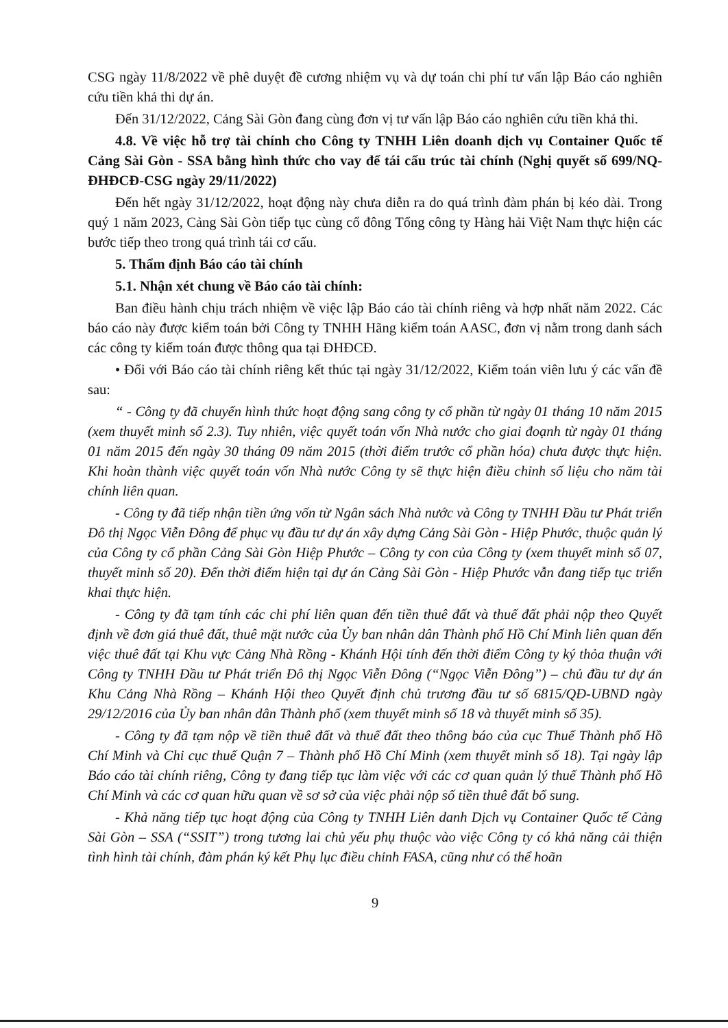CSG ngày 11/8/2022 về phê duyệt đề cương nhiệm vụ và dự toán chi phí tư vấn lập Báo cáo nghiên cứu tiền khả thi dự án.
Đến 31/12/2022, Cảng Sài Gòn đang cùng đơn vị tư vấn lập Báo cáo nghiên cứu tiền khả thi.
4.8. Về việc hỗ trợ tài chính cho Công ty TNHH Liên doanh dịch vụ Container Quốc tế Cảng Sài Gòn - SSA bằng hình thức cho vay để tái cấu trúc tài chính (Nghị quyết số 699/NQ-ĐHĐCĐ-CSG ngày 29/11/2022)
Đến hết ngày 31/12/2022, hoạt động này chưa diễn ra do quá trình đàm phán bị kéo dài. Trong quý 1 năm 2023, Cảng Sài Gòn tiếp tục cùng cổ đông Tổng công ty Hàng hải Việt Nam thực hiện các bước tiếp theo trong quá trình tái cơ cấu.
5. Thẩm định Báo cáo tài chính
5.1. Nhận xét chung về Báo cáo tài chính:
Ban điều hành chịu trách nhiệm về việc lập Báo cáo tài chính riêng và hợp nhất năm 2022. Các báo cáo này được kiểm toán bởi Công ty TNHH Hãng kiểm toán AASC, đơn vị nằm trong danh sách các công ty kiểm toán được thông qua tại ĐHĐCĐ.
• Đối với Báo cáo tài chính riêng kết thúc tại ngày 31/12/2022, Kiểm toán viên lưu ý các vấn đề sau:
“ - Công ty đã chuyển hình thức hoạt động sang công ty cổ phần từ ngày 01 tháng 10 năm 2015 (xem thuyết minh số 2.3). Tuy nhiên, việc quyết toán vốn Nhà nước cho giai đoạnh từ ngày 01 tháng 01 năm 2015 đến ngày 30 tháng 09 năm 2015 (thời điểm trước cổ phần hóa) chưa được thực hiện. Khi hoàn thành việc quyết toán vốn Nhà nước Công ty sẽ thực hiện điều chỉnh số liệu cho năm tài chính liên quan.
- Công ty đã tiếp nhận tiền ứng vốn từ Ngân sách Nhà nước và Công ty TNHH Đầu tư Phát triển Đô thị Ngọc Viễn Đông để phục vụ đầu tư dự án xây dựng Cảng Sài Gòn - Hiệp Phước, thuộc quản lý của Công ty cổ phần Cảng Sài Gòn Hiệp Phước – Công ty con của Công ty (xem thuyết minh số 07, thuyết minh số 20). Đến thời điểm hiện tại dự án Cảng Sài Gòn - Hiệp Phước vẫn đang tiếp tục triển khai thực hiện.
- Công ty đã tạm tính các chi phí liên quan đến tiền thuê đất và thuế đất phải nộp theo Quyết định về đơn giá thuê đất, thuê mặt nước của Ủy ban nhân dân Thành phố Hồ Chí Minh liên quan đến việc thuê đất tại Khu vực Cảng Nhà Rồng - Khánh Hội tính đến thời điểm Công ty ký thỏa thuận với Công ty TNHH Đầu tư Phát triển Đô thị Ngọc Viễn Đông (“Ngọc Viễn Đông”) – chủ đầu tư dự án Khu Cảng Nhà Rồng – Khánh Hội theo Quyết định chủ trương đầu tư số 6815/QĐ-UBND ngày 29/12/2016 của Ủy ban nhân dân Thành phố (xem thuyết minh số 18 và thuyết minh số 35).
- Công ty đã tạm nộp về tiền thuê đất và thuế đất theo thông báo của cục Thuế Thành phố Hồ Chí Minh và Chi cục thuế Quận 7 – Thành phố Hồ Chí Minh (xem thuyết minh số 18). Tại ngày lập Báo cáo tài chính riêng, Công ty đang tiếp tục làm việc với các cơ quan quản lý thuế Thành phố Hồ Chí Minh và các cơ quan hữu quan về sơ sở của việc phải nộp số tiền thuê đất bổ sung.
- Khả năng tiếp tục hoạt động của Công ty TNHH Liên danh Dịch vụ Container Quốc tế Cảng Sài Gòn – SSA (“SSIT”) trong tương lai chủ yếu phụ thuộc vào việc Công ty có khả năng cải thiện tình hình tài chính, đàm phán ký kết Phụ lục điều chỉnh FASA, cũng như có thể hoãn
9